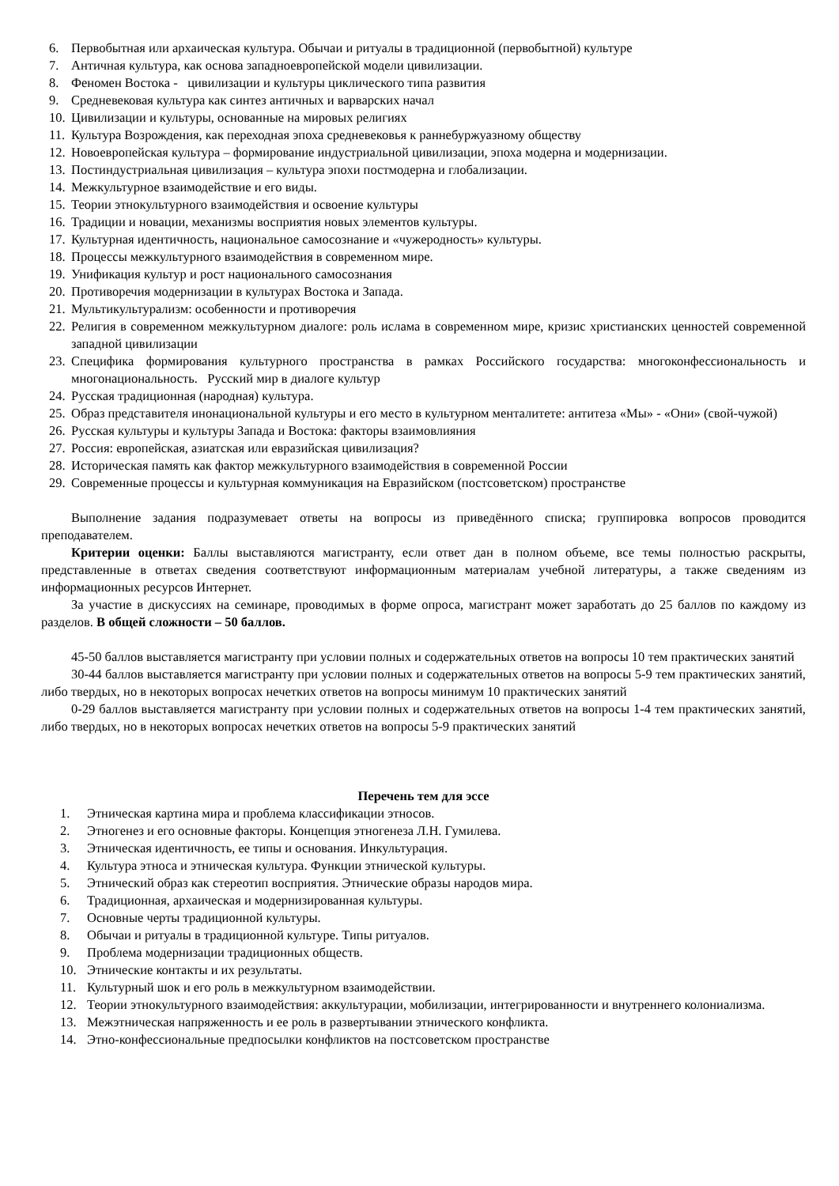6. Первобытная или архаическая культура. Обычаи и ритуалы в традиционной (первобытной) культуре
7. Античная культура, как основа западноевропейской модели цивилизации.
8. Феномен Востока - цивилизации и культуры циклического типа развития
9. Средневековая культура как синтез античных и варварских начал
10. Цивилизации и культуры, основанные на мировых религиях
11. Культура Возрождения, как переходная эпоха средневековья к раннебуржуазному обществу
12. Новоевропейская культура – формирование индустриальной цивилизации, эпоха модерна и модернизации.
13. Постиндустриальная цивилизация – культура эпохи постмодерна и глобализации.
14. Межкультурное взаимодействие и его виды.
15. Теории этнокультурного взаимодействия и освоение культуры
16. Традиции и новации, механизмы восприятия новых элементов культуры.
17. Культурная идентичность, национальное самосознание и «чужеродность» культуры.
18. Процессы межкультурного взаимодействия в современном мире.
19. Унификация культур и рост национального самосознания
20. Противоречия модернизации в культурах Востока и Запада.
21. Мультикультурализм: особенности и противоречия
22. Религия в современном межкультурном диалоге: роль ислама в современном мире, кризис христианских ценностей современной западной цивилизации
23. Специфика формирования культурного пространства в рамках Российского государства: многоконфессиональность и многонациональность. Русский мир в диалоге культур
24. Русская традиционная (народная) культура.
25. Образ представителя инонациональной культуры и его место в культурном менталитете: антитеза «Мы» - «Они» (свой-чужой)
26. Русская культуры и культуры Запада и Востока: факторы взаимовлияния
27. Россия: европейская, азиатская или евразийская цивилизация?
28. Историческая память как фактор межкультурного взаимодействия в современной России
29. Современные процессы и культурная коммуникация на Евразийском (постсоветском) пространстве
Выполнение задания подразумевает ответы на вопросы из приведённого списка; группировка вопросов проводится преподавателем.
Критерии оценки: Баллы выставляются магистранту, если ответ дан в полном объеме, все темы полностью раскрыты, представленные в ответах сведения соответствуют информационным материалам учебной литературы, а также сведениям из информационных ресурсов Интернет.
За участие в дискуссиях на семинаре, проводимых в форме опроса, магистрант может заработать до 25 баллов по каждому из разделов. В общей сложности – 50 баллов.
45-50 баллов выставляется магистранту при условии полных и содержательных ответов на вопросы 10 тем практических занятий
30-44 баллов выставляется магистранту при условии полных и содержательных ответов на вопросы 5-9 тем практических занятий, либо твердых, но в некоторых вопросах нечетких ответов на вопросы минимум 10 практических занятий
0-29 баллов выставляется магистранту при условии полных и содержательных ответов на вопросы 1-4 тем практических занятий, либо твердых, но в некоторых вопросах нечетких ответов на вопросы 5-9 практических занятий
Перечень тем для эссе
1. Этническая картина мира и проблема классификации этносов.
2. Этногенез и его основные факторы. Концепция этногенеза Л.Н. Гумилева.
3. Этническая идентичность, ее типы и основания. Инкультурация.
4. Культура этноса и этническая культура. Функции этнической культуры.
5. Этнический образ как стереотип восприятия. Этнические образы народов мира.
6. Традиционная, архаическая и модернизированная культуры.
7. Основные черты традиционной культуры.
8. Обычаи и ритуалы в традиционной культуре. Типы ритуалов.
9. Проблема модернизации традиционных обществ.
10. Этнические контакты и их результаты.
11. Культурный шок и его роль в межкультурном взаимодействии.
12. Теории этнокультурного взаимодействия: аккультурации, мобилизации, интегрированности и внутреннего колониализма.
13. Межэтническая напряженность и ее роль в развертывании этнического конфликта.
14. Этно-конфессиональные предпосылки конфликтов на постсоветском пространстве